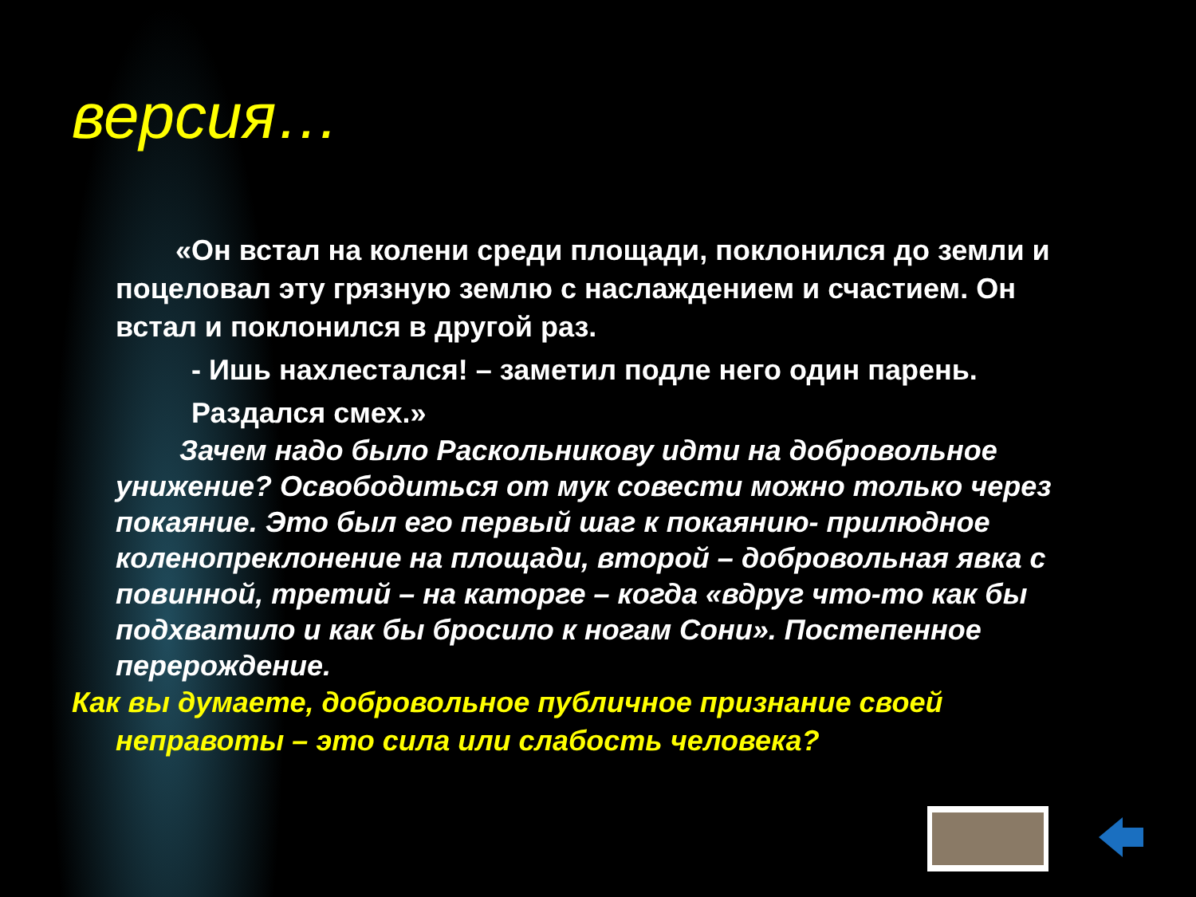версия…
«Он встал на колени среди площади, поклонился до земли и поцеловал эту грязную землю с наслаждением и счастием. Он встал и поклонился в другой раз.
- Ишь нахлестался! – заметил подле него один парень.
Раздался смех.»
Зачем надо было Раскольникову идти на добровольное унижение? Освободиться от мук совести можно только через покаяние. Это был его первый шаг к покаянию- прилюдное коленопреклонение на площади, второй – добровольная явка с повинной, третий – на каторге – когда «вдруг что-то как бы подхватило и как бы бросило к ногам Сони». Постепенное перерождение.
Как вы думаете, добровольное публичное признание своей неправоты – это сила или слабость человека?